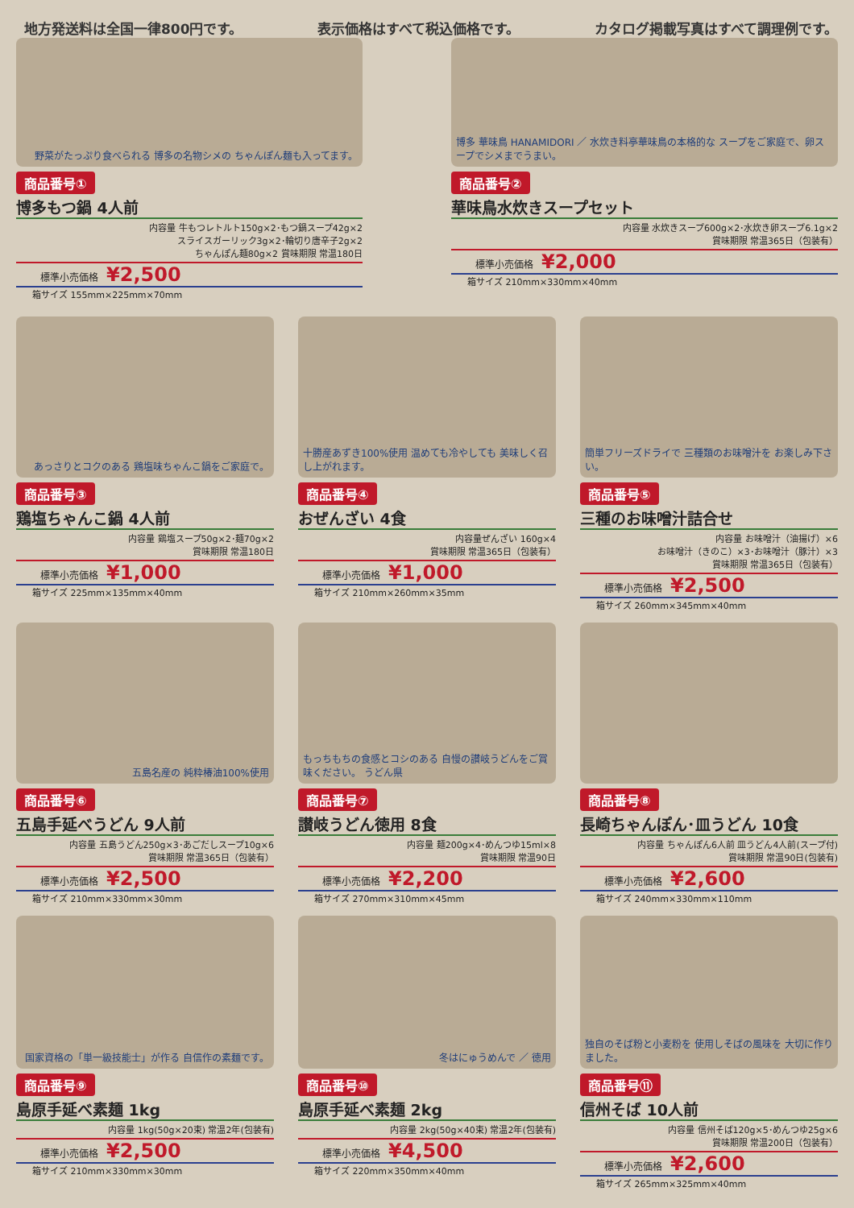地方発送料は全国一律800円です。 表示価格はすべて税込価格です。 カタログ掲載写真はすべて調理例です。
野菜がたっぷり食べられる 博多の名物シメの ちゃんぽん麺も入ってます。
商品番号①
博多もつ鍋 4人前
内容量 牛もつレトルト150g×2･もつ鍋スープ42g×2
スライスガーリック3g×2･輪切り唐辛子2g×2
ちゃんぽん麺80g×2 賞味期限 常温180日
標準小売価格 ¥2,500
箱サイズ 155mm×225mm×70mm
博多 華味鳥 HANAMIDORI ／ 水炊き料亭華味鳥の本格的な スープをご家庭で、卵スープでシメまでうまい。
商品番号②
華味鳥水炊きスープセット
内容量 水炊きスープ600g×2･水炊き卵スープ6.1g×2
賞味期限 常温365日（包装有）
標準小売価格 ¥2,000
箱サイズ 210mm×330mm×40mm
あっさりとコクのある 鶏塩味ちゃんこ鍋をご家庭で。
商品番号③
鶏塩ちゃんこ鍋 4人前
内容量 鶏塩スープ50g×2･麺70g×2
賞味期限 常温180日
標準小売価格 ¥1,000
箱サイズ 225mm×135mm×40mm
十勝産あずき100%使用 温めても冷やしても 美味しく召し上がれます。
商品番号④
おぜんざい 4食
内容量ぜんざい 160g×4
賞味期限 常温365日（包装有）
標準小売価格 ¥1,000
箱サイズ 210mm×260mm×35mm
簡単フリーズドライで 三種類のお味噌汁を お楽しみ下さい。
商品番号⑤
三種のお味噌汁詰合せ
内容量 お味噌汁（油揚げ）×6
お味噌汁（きのこ）×3･お味噌汁（豚汁）×3
賞味期限 常温365日（包装有）
標準小売価格 ¥2,500
箱サイズ 260mm×345mm×40mm
五島名産の 純粋椿油100%使用
商品番号⑥
五島手延べうどん 9人前
内容量 五島うどん250g×3･あごだしスープ10g×6
賞味期限 常温365日（包装有）
標準小売価格 ¥2,500
箱サイズ 210mm×330mm×30mm
もっちもちの食感とコシのある 自慢の讃岐うどんをご賞味ください。 うどん県
商品番号⑦
讃岐うどん徳用 8食
内容量 麺200g×4･めんつゆ15ml×8
賞味期限 常温90日
標準小売価格 ¥2,200
箱サイズ 270mm×310mm×45mm
商品番号⑧
長崎ちゃんぽん･皿うどん 10食
内容量 ちゃんぽん6人前 皿うどん4人前(スープ付)
賞味期限 常温90日(包装有)
標準小売価格 ¥2,600
箱サイズ 240mm×330mm×110mm
国家資格の「単一級技能士」が作る 自信作の素麺です。
商品番号⑨
島原手延べ素麺 1kg
内容量 1kg(50g×20束) 常温2年(包装有)
標準小売価格 ¥2,500
箱サイズ 210mm×330mm×30mm
冬はにゅうめんで ／ 徳用
商品番号⑩
島原手延べ素麺 2kg
内容量 2kg(50g×40束) 常温2年(包装有)
標準小売価格 ¥4,500
箱サイズ 220mm×350mm×40mm
独自のそば粉と小麦粉を 使用しそばの風味を 大切に作りました。
商品番号⑪
信州そば 10人前
内容量 信州そば120g×5･めんつゆ25g×6
賞味期限 常温200日（包装有）
標準小売価格 ¥2,600
箱サイズ 265mm×325mm×40mm